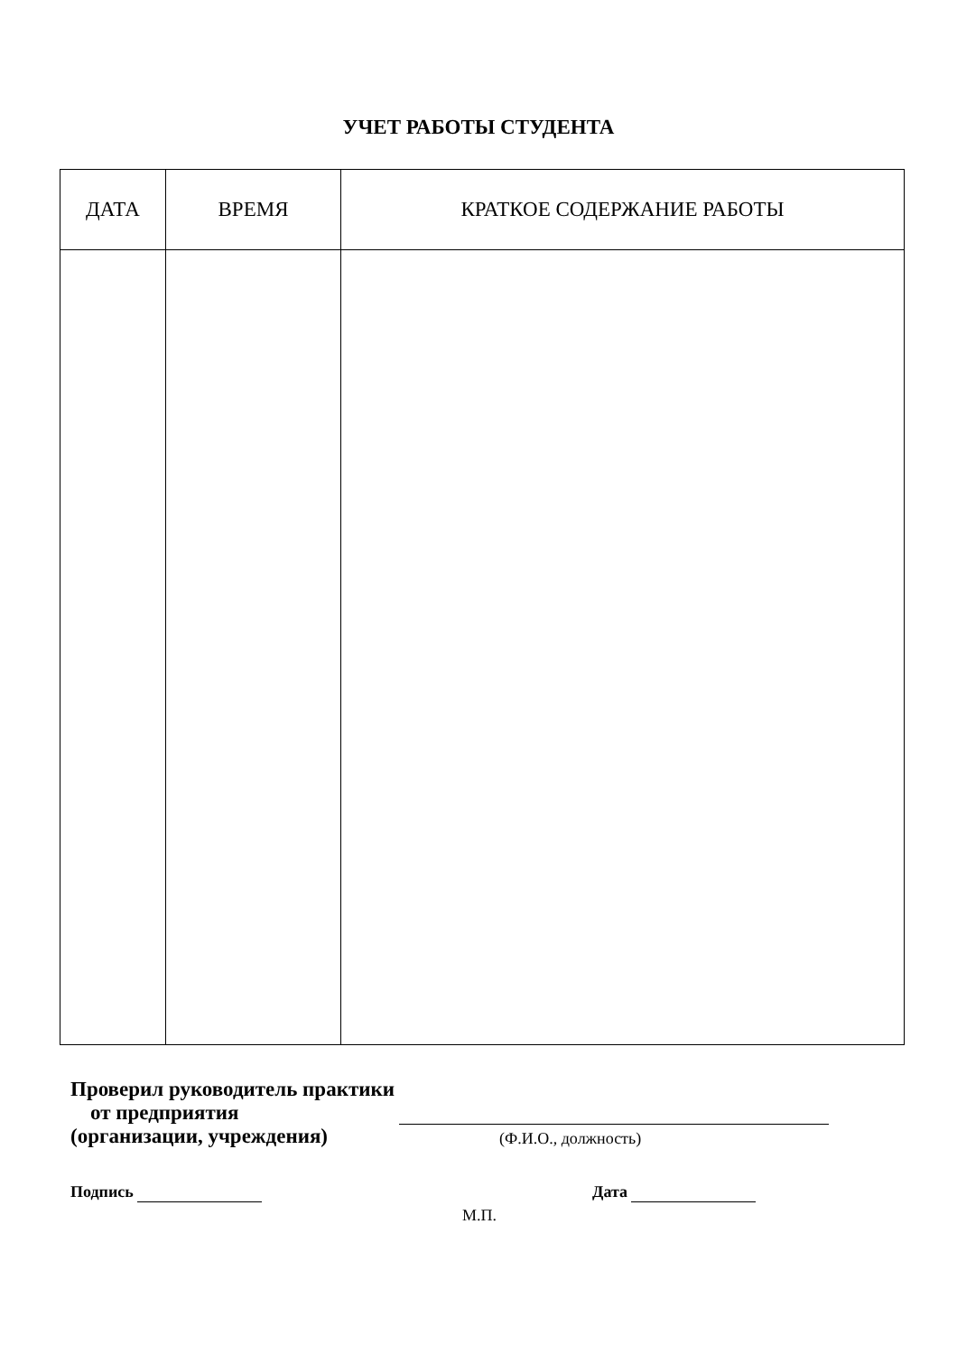УЧЕТ РАБОТЫ СТУДЕНТА
| ДАТА | ВРЕМЯ | КРАТКОЕ СОДЕРЖАНИЕ РАБОТЫ |
| --- | --- | --- |
Проверил руководитель практики
от предприятия
(организации, учреждения)
(Ф.И.О., должность)
Подпись
Дата
М.П.